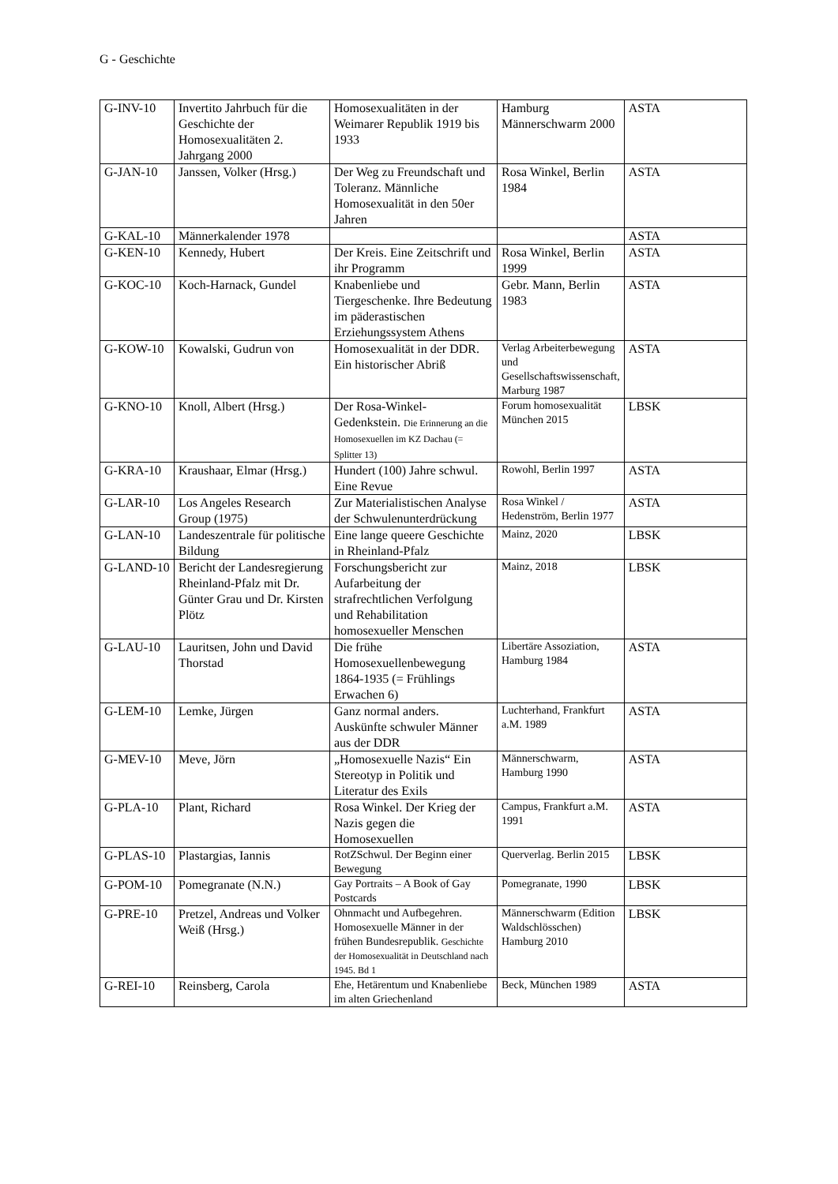G - Geschichte
| G-INV-10 | Invertito Jahrbuch für die Geschichte der Homosexualitäten 2. Jahrgang 2000 | Homosexualitäten in der Weimarer Republik 1919 bis 1933 | Hamburg Männerschwarm 2000 | ASTA |
| G-JAN-10 | Janssen, Volker (Hrsg.) | Der Weg zu Freundschaft und Toleranz. Männliche Homosexualität in den 50er Jahren | Rosa Winkel, Berlin 1984 | ASTA |
| G-KAL-10 | Männerkalender 1978 | | | ASTA |
| G-KEN-10 | Kennedy, Hubert | Der Kreis. Eine Zeitschrift und ihr Programm | Rosa Winkel, Berlin 1999 | ASTA |
| G-KOC-10 | Koch-Harnack, Gundel | Knabenliebe und Tiergeschenke. Ihre Bedeutung im päderastischen Erziehungssystem Athens | Gebr. Mann, Berlin 1983 | ASTA |
| G-KOW-10 | Kowalski, Gudrun von | Homosexualität in der DDR. Ein historischer Abriß | Verlag Arbeiterbewegung und Gesellschaftswissenschaft, Marburg 1987 | ASTA |
| G-KNO-10 | Knoll, Albert (Hrsg.) | Der Rosa-Winkel-Gedenkstein. Die Erinnerung an die Homosexuellen im KZ Dachau (= Splitter 13) | Forum homosexualität München 2015 | LBSK |
| G-KRA-10 | Kraushaar, Elmar (Hrsg.) | Hundert (100) Jahre schwul. Eine Revue | Rowohl, Berlin 1997 | ASTA |
| G-LAR-10 | Los Angeles Research Group (1975) | Zur Materialistischen Analyse der Schwulenunterdrückung | Rosa Winkel / Hedenström, Berlin 1977 | ASTA |
| G-LAN-10 | Landeszentrale für politische Bildung | Eine lange queere Geschichte in Rheinland-Pfalz | Mainz, 2020 | LBSK |
| G-LAND-10 | Bericht der Landesregierung Rheinland-Pfalz mit Dr. Günter Grau und Dr. Kirsten Plötz | Forschungsbericht zur Aufarbeitung der strafrechtlichen Verfolgung und Rehabilitation homosexueller Menschen | Mainz, 2018 | LBSK |
| G-LAU-10 | Lauritsen, John und David Thorstad | Die frühe Homosexuellenbewegung 1864-1935 (= Frühlings Erwachen 6) | Libertäre Assoziation, Hamburg 1984 | ASTA |
| G-LEM-10 | Lemke, Jürgen | Ganz normal anders. Auskünfte schwuler Männer aus der DDR | Luchterhand, Frankfurt a.M. 1989 | ASTA |
| G-MEV-10 | Meve, Jörn | „Homosexuelle Nazis“ Ein Stereotyp in Politik und Literatur des Exils | Männerschwarm, Hamburg 1990 | ASTA |
| G-PLA-10 | Plant, Richard | Rosa Winkel. Der Krieg der Nazis gegen die Homosexuellen | Campus, Frankfurt a.M. 1991 | ASTA |
| G-PLAS-10 | Plastargias, Iannis | RotZSchwul. Der Beginn einer Bewegung | Querverlag. Berlin 2015 | LBSK |
| G-POM-10 | Pomegranate (N.N.) | Gay Portraits – A Book of Gay Postcards | Pomegranate, 1990 | LBSK |
| G-PRE-10 | Pretzel, Andreas und Volker Weiß (Hrsg.) | Ohnmacht und Aufbegehren. Homosexuelle Männer in der frühen Bundesrepublik. Geschichte der Homosexualität in Deutschland nach 1945. Bd 1 | Männerschwarm (Edition Waldschlösschen) Hamburg 2010 | LBSK |
| G-REI-10 | Reinsberg, Carola | Ehe, Hetärentum und Knabenliebe im alten Griechenland | Beck, München 1989 | ASTA |